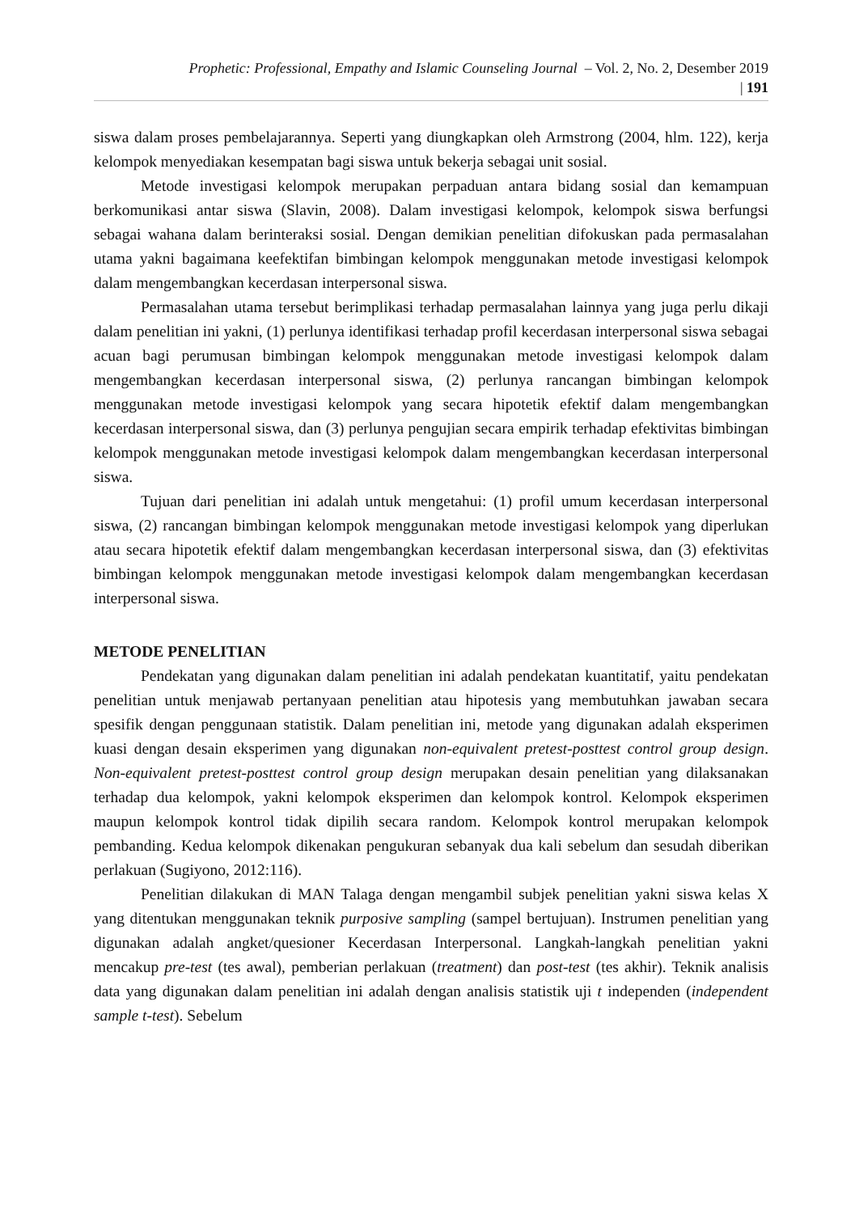Prophetic: Professional, Empathy and Islamic Counseling Journal – Vol. 2, No. 2, Desember 2019
| 191
siswa dalam proses pembelajarannya. Seperti yang diungkapkan oleh Armstrong (2004, hlm. 122), kerja kelompok menyediakan kesempatan bagi siswa untuk bekerja sebagai unit sosial.
Metode investigasi kelompok merupakan perpaduan antara bidang sosial dan kemampuan berkomunikasi antar siswa (Slavin, 2008). Dalam investigasi kelompok, kelompok siswa berfungsi sebagai wahana dalam berinteraksi sosial. Dengan demikian penelitian difokuskan pada permasalahan utama yakni bagaimana keefektifan bimbingan kelompok menggunakan metode investigasi kelompok dalam mengembangkan kecerdasan interpersonal siswa.
Permasalahan utama tersebut berimplikasi terhadap permasalahan lainnya yang juga perlu dikaji dalam penelitian ini yakni, (1) perlunya identifikasi terhadap profil kecerdasan interpersonal siswa sebagai acuan bagi perumusan bimbingan kelompok menggunakan metode investigasi kelompok dalam mengembangkan kecerdasan interpersonal siswa, (2) perlunya rancangan bimbingan kelompok menggunakan metode investigasi kelompok yang secara hipotetik efektif dalam mengembangkan kecerdasan interpersonal siswa, dan (3) perlunya pengujian secara empirik terhadap efektivitas bimbingan kelompok menggunakan metode investigasi kelompok dalam mengembangkan kecerdasan interpersonal siswa.
Tujuan dari penelitian ini adalah untuk mengetahui: (1) profil umum kecerdasan interpersonal siswa, (2) rancangan bimbingan kelompok menggunakan metode investigasi kelompok yang diperlukan atau secara hipotetik efektif dalam mengembangkan kecerdasan interpersonal siswa, dan (3) efektivitas bimbingan kelompok menggunakan metode investigasi kelompok dalam mengembangkan kecerdasan interpersonal siswa.
METODE PENELITIAN
Pendekatan yang digunakan dalam penelitian ini adalah pendekatan kuantitatif, yaitu pendekatan penelitian untuk menjawab pertanyaan penelitian atau hipotesis yang membutuhkan jawaban secara spesifik dengan penggunaan statistik. Dalam penelitian ini, metode yang digunakan adalah eksperimen kuasi dengan desain eksperimen yang digunakan non-equivalent pretest-posttest control group design. Non-equivalent pretest-posttest control group design merupakan desain penelitian yang dilaksanakan terhadap dua kelompok, yakni kelompok eksperimen dan kelompok kontrol. Kelompok eksperimen maupun kelompok kontrol tidak dipilih secara random. Kelompok kontrol merupakan kelompok pembanding. Kedua kelompok dikenakan pengukuran sebanyak dua kali sebelum dan sesudah diberikan perlakuan (Sugiyono, 2012:116).
Penelitian dilakukan di MAN Talaga dengan mengambil subjek penelitian yakni siswa kelas X yang ditentukan menggunakan teknik purposive sampling (sampel bertujuan). Instrumen penelitian yang digunakan adalah angket/quesioner Kecerdasan Interpersonal. Langkah-langkah penelitian yakni mencakup pre-test (tes awal), pemberian perlakuan (treatment) dan post-test (tes akhir). Teknik analisis data yang digunakan dalam penelitian ini adalah dengan analisis statistik uji t independen (independent sample t-test). Sebelum